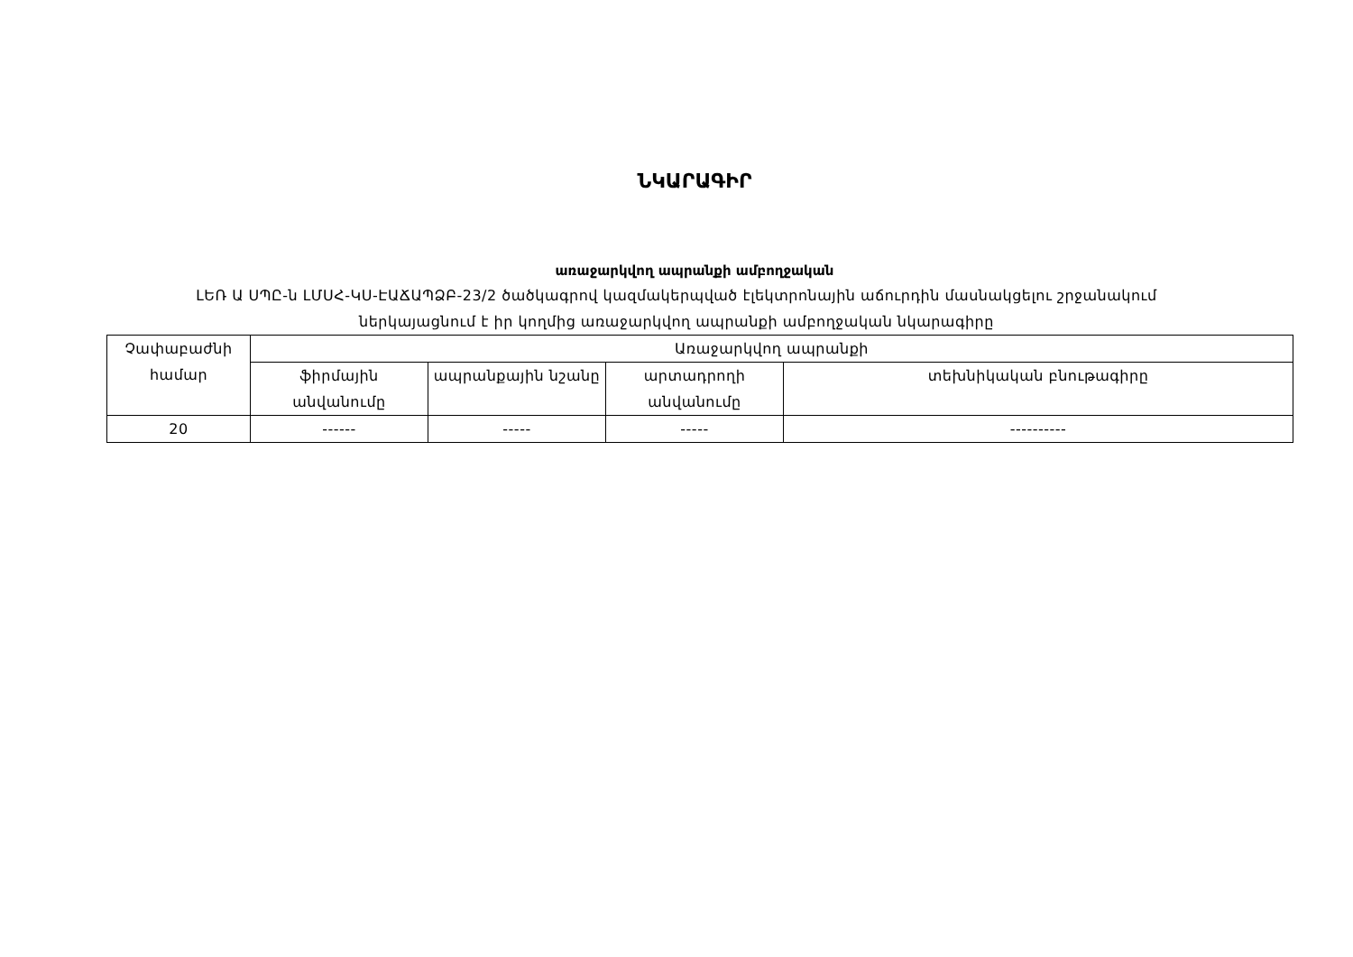ՆԿԱՐԱԳԻՐ
առաջարկվող ապրանքի ամբողջական
ԼԵՌ Ա ՍՊԸ-ն ԼՄՍՀ-ԿՍ-ԷԱՃԱՊՁԲ-23/2 ծածկագրով կազմակերպված էլեկտրոնային աճուրդին մասնակցելու շրջանակում
ներկայացնում է իր կողմից առաջարկվող ապրանքի ամբողջական նկարագիրը
| Չափաբաժնի համար | Առաջարկվող ապրանքի | | | |
| --- | --- | --- | --- | --- |
| | ֆիրմային անվանումը | ապրանքային նշանը | արտադրողի անվանումը | տեխնիկական բնութագիրը |
| 20 | ------ | ----- | ----- | ---------- |